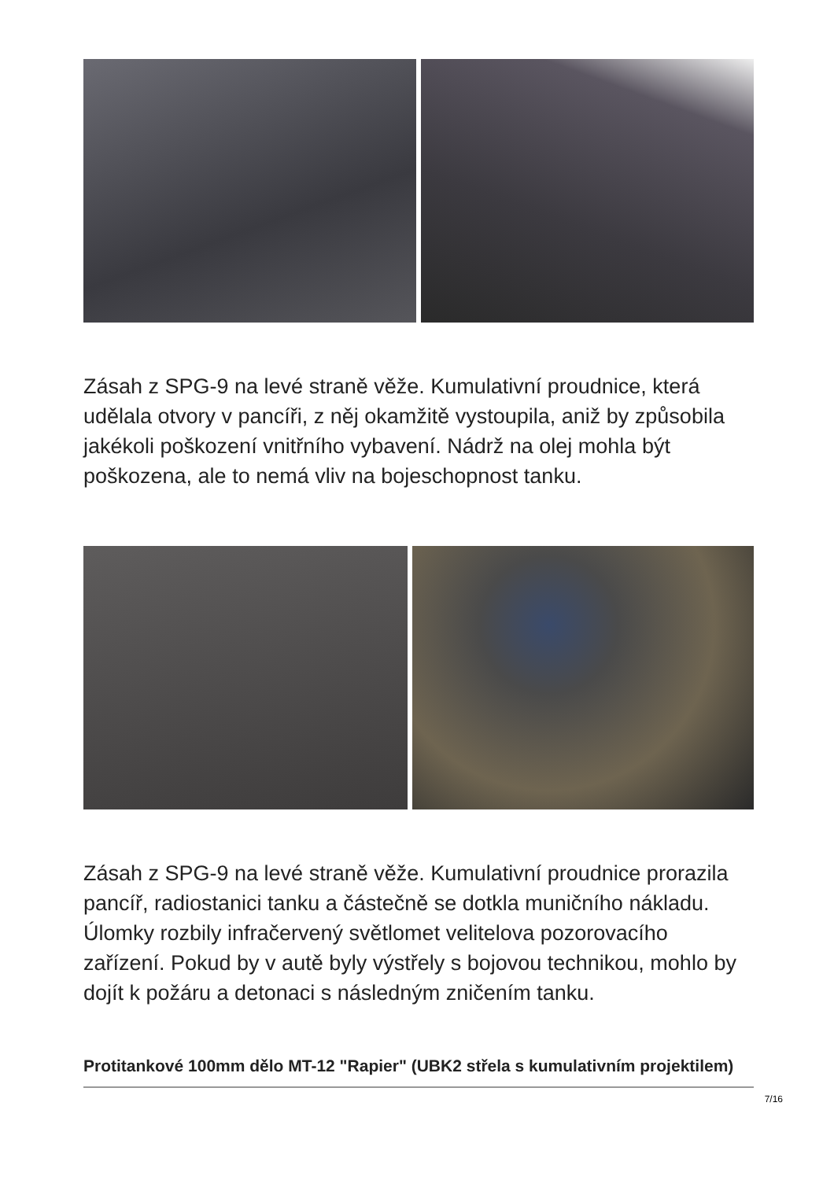Zásah z SPG-9 na levé straně věže. Kumulativní proudnice, která udělala otvory v pancíři, z něj okamžitě vystoupila, aniž by způsobila jakékoli poškození vnitřního vybavení. Nádrž na olej mohla být poškozena, ale to nemá vliv na bojeschopnost tanku.
Zásah z SPG-9 na levé straně věže. Kumulativní proudnice prorazila pancíř, radiostanici tanku a částečně se dotkla muničního nákladu. Úlomky rozbily infračervený světlomet velitelova pozorovacího zařízení. Pokud by v autě byly výstřely s bojovou technikou, mohlo by dojít k požáru a detonaci s následným zničením tanku.
Protitankové 100mm dělo MT-12 "Rapier" (UBK2 střela s kumulativním projektilem)
7/16